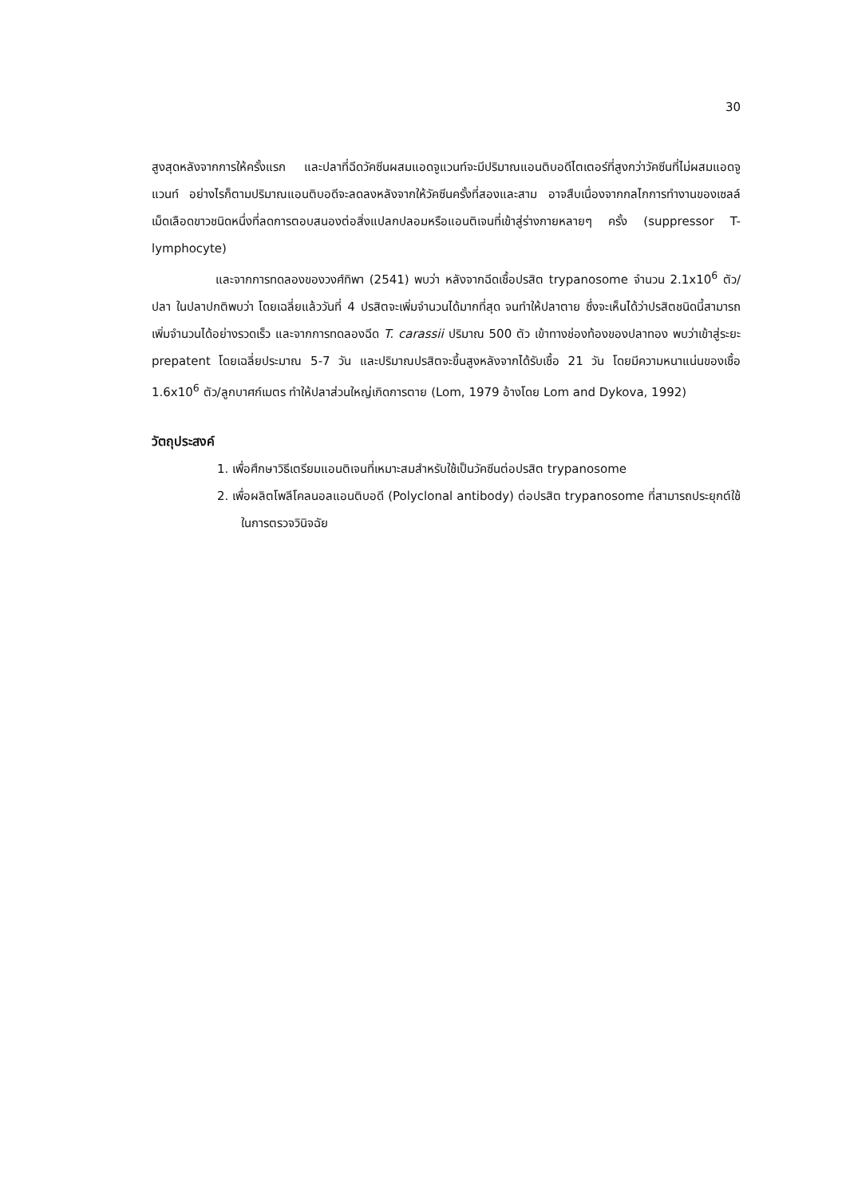30
สูงสุดหลังจากการให้ครั้งแรก และปลาที่ฉีดวัคซีนผสมแอดจูแวนท์จะมีปริมาณแอนติบอดีไตเตอร์ที่สูงกว่าวัคซีนที่ไม่ผสมแอดจูแวนท์ อย่างไรก็ตามปริมาณแอนติบอดีจะลดลงหลังจากให้วัคซีนครั้งที่สองและสาม อาจสืบเนื่องจากกลไกการทำงานของเซลล์เม็ดเลือดขาวชนิดหนึ่งที่ลดการตอบสนองต่อสิ่งแปลกปลอมหรือแอนติเจนที่เข้าสู่ร่างกายหลายๆ ครั้ง (suppressor T-lymphocyte)
และจากการทดลองของวงศ์ทิพา (2541) พบว่า หลังจากฉีดเชื้อปรสิต trypanosome จำนวน 2.1x10<sup>6</sup> ตัว/ปลา ในปลาปกติพบว่า โดยเฉลี่ยแล้ววันที่ 4 ปรสิตจะเพิ่มจำนวนได้มากที่สุด จนทำให้ปลาตาย ซึ่งจะเห็นได้ว่าปรสิตชนิดนี้สามารถเพิ่มจำนวนได้อย่างรวดเร็ว และจากการทดลองฉีด T. carassii ปริมาณ 500 ตัว เข้าทางช่องท้องของปลาทอง พบว่าเข้าสู่ระยะ prepatent โดยเฉลี่ยประมาณ 5-7 วัน และปริมาณปรสิตจะขึ้นสูงหลังจากได้รับเชื้อ 21 วัน โดยมีความหนาแน่นของเชื้อ 1.6x10<sup>6</sup> ตัว/ลูกบาศก์เมตร ทำให้ปลาส่วนใหญ่เกิดการตาย (Lom, 1979 อ้างโดย Lom and Dykova, 1992)
วัตถุประสงค์
1. เพื่อศึกษาวิธีเตรียมแอนติเจนที่เหมาะสมสำหรับใช้เป็นวัคซีนต่อปรสิต trypanosome
2. เพื่อผลิตโพลีโคลนอลแอนติบอดี (Polyclonal antibody) ต่อปรสิต trypanosome ที่สามารถประยุกต์ใช้ในการตรวจวินิจฉัย